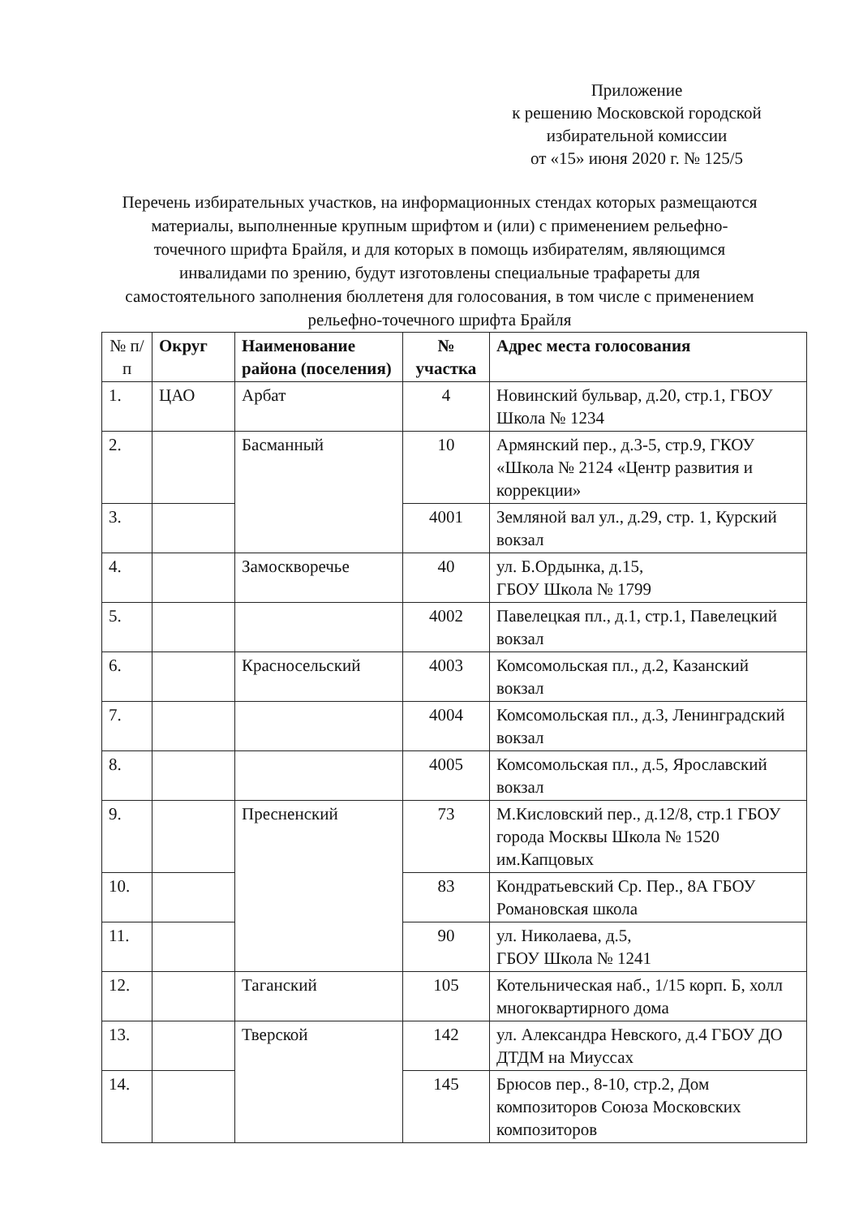Приложение
к решению Московской городской
избирательной комиссии
от «15» июня 2020 г. № 125/5
Перечень избирательных участков, на информационных стендах которых размещаются материалы, выполненные крупным шрифтом и (или) с применением рельефно-точечного шрифта Брайля, и для которых в помощь избирателям, являющимся инвалидами по зрению, будут изготовлены специальные трафареты для самостоятельного заполнения бюллетеня для голосования, в том числе с применением рельефно-точечного шрифта Брайля
| № п/п | Округ | Наименование района (поселения) | № участка | Адрес места голосования |
| --- | --- | --- | --- | --- |
| 1. | ЦАО | Арбат | 4 | Новинский бульвар, д.20, стр.1, ГБОУ Школа № 1234 |
| 2. | | Басманный | 10 | Армянский пер., д.3-5, стр.9, ГКОУ «Школа № 2124 «Центр развития и коррекции» |
| 3. | | | 4001 | Земляной вал ул., д.29, стр. 1, Курский вокзал |
| 4. | | Замоскворечье | 40 | ул. Б.Ордынка, д.15, ГБОУ Школа № 1799 |
| 5. | | | 4002 | Павелецкая пл., д.1, стр.1, Павелецкий вокзал |
| 6. | | Красносельский | 4003 | Комсомольская пл., д.2, Казанский вокзал |
| 7. | | | 4004 | Комсомольская пл., д.3, Ленинградский вокзал |
| 8. | | | 4005 | Комсомольская пл., д.5, Ярославский вокзал |
| 9. | | Пресненский | 73 | М.Кисловский пер., д.12/8, стр.1 ГБОУ города Москвы Школа № 1520 им.Капцовых |
| 10. | | | 83 | Кондратьевский Ср. Пер., 8А ГБОУ Романовская школа |
| 11. | | | 90 | ул. Николаева, д.5, ГБОУ Школа № 1241 |
| 12. | | Таганский | 105 | Котельническая наб., 1/15 корп. Б, холл многоквартирного дома |
| 13. | | Тверской | 142 | ул. Александра Невского, д.4 ГБОУ ДО ДТДМ на Миуссах |
| 14. | | | 145 | Брюсов пер., 8-10, стр.2, Дом композиторов Союза Московских композиторов |